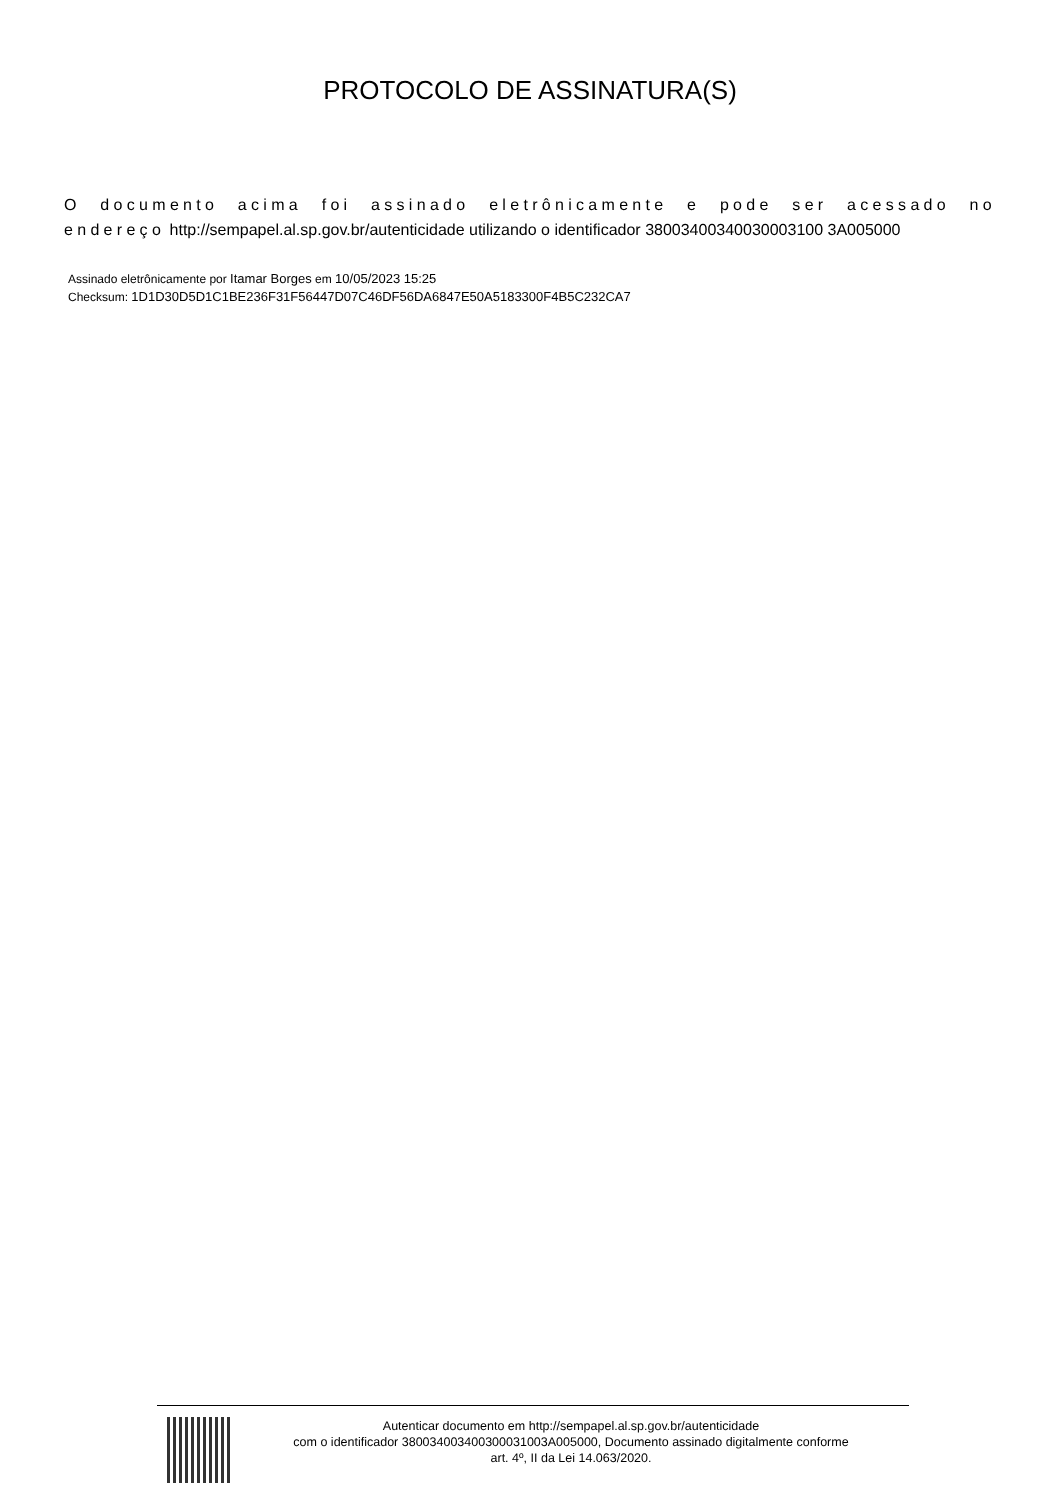PROTOCOLO DE ASSINATURA(S)
O documento acima foi assinado eletrônicamente e pode ser acessado no endereço http://sempapel.al.sp.gov.br/autenticidade utilizando o identificador 38003400340030003100 3A005000
Assinado eletrônicamente por Itamar Borges em 10/05/2023 15:25
Checksum: 1D1D30D5D1C1BE236F31F56447D07C46DF56DA6847E50A5183300F4B5C232CA7
Autenticar documento em http://sempapel.al.sp.gov.br/autenticidade
com o identificador 380034003400300031003A005000, Documento assinado digitalmente conforme
art. 4º, II da Lei 14.063/2020.